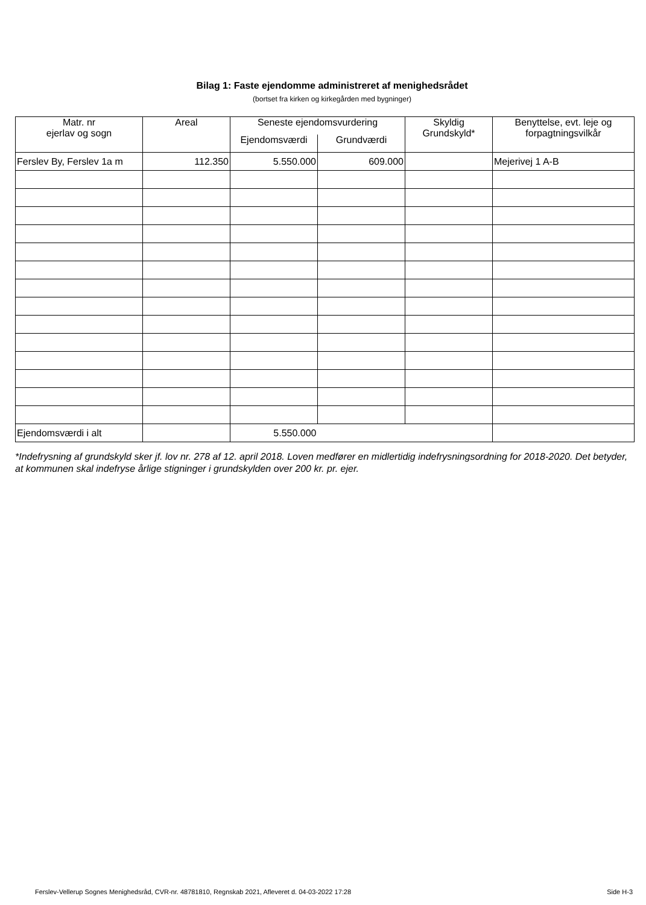Bilag 1: Faste ejendomme administreret af menighedsrådet
(bortset fra kirken og kirkegården med bygninger)
| Matr. nr ejerlav og sogn | Areal | Seneste ejendomsvurdering | | Skyldig Grundskyld* | Benyttelse, evt. leje og forpagtningsvilkår |
| --- | --- | --- | --- | --- | --- |
| | | Ejendomsværdi | Grundværdi | | |
| Ferslev By, Ferslev 1a m | 112.350 | 5.550.000 | 609.000 | | Mejerivej 1 A-B |
| Ejendomsværdi i alt | | 5.550.000 | | | |
*Indefrysning af grundskyld sker jf. lov nr. 278 af 12. april 2018. Loven medfører en midlertidig indefrysningsordning for 2018-2020. Det betyder, at kommunen skal indefryse årlige stigninger i grundskylden over 200 kr. pr. ejer.
Ferslev-Vellerup Sognes Menighedsråd, CVR-nr. 48781810, Regnskab 2021, Afleveret d. 04-03-2022 17:28 Side H-3